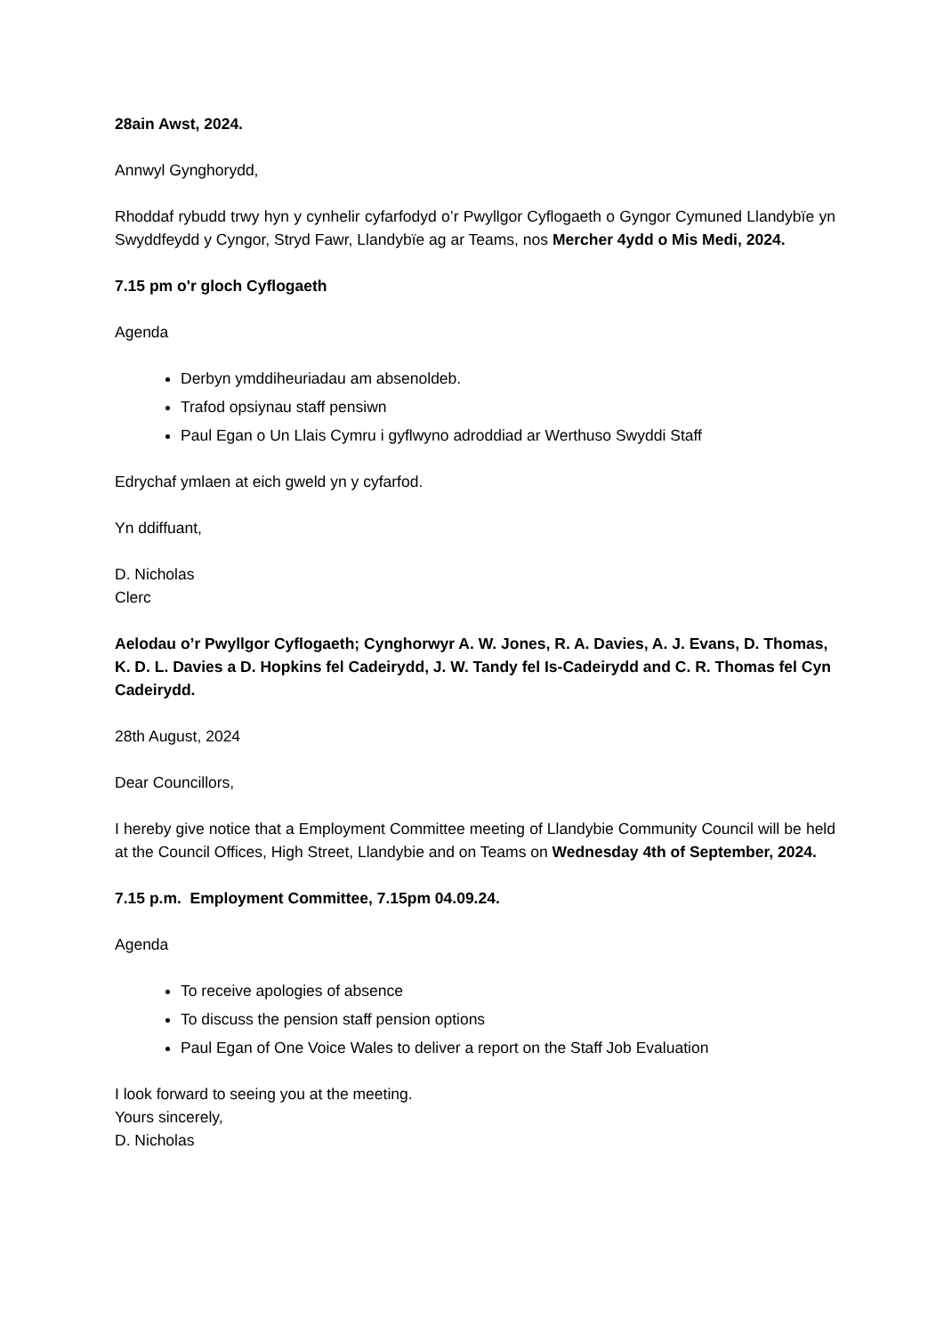28ain Awst, 2024.
Annwyl Gynghorydd,
Rhoddaf rybudd trwy hyn y cynhelir cyfarfodyd o’r Pwyllgor Cyflogaeth o Gyngor Cymuned Llandybïe yn Swyddfeydd y Cyngor, Stryd Fawr, Llandybïe ag ar Teams, nos Mercher 4ydd o Mis Medi, 2024.
7.15 pm o'r gloch Cyflogaeth
Agenda
Derbyn ymddiheuriadau am absenoldeb.
Trafod opsiynau staff pensiwn
Paul Egan o Un Llais Cymru i gyflwyno adroddiad ar Werthuso Swyddi Staff
Edrychaf ymlaen at eich gweld yn y cyfarfod.
Yn ddiffuant,
D. Nicholas
Clerc
Aelodau o’r Pwyllgor Cyflogaeth; Cynghorwyr A. W. Jones, R. A. Davies, A. J. Evans, D. Thomas, K. D. L. Davies a D. Hopkins fel Cadeirydd, J. W. Tandy fel Is-Cadeirydd and C. R. Thomas fel Cyn Cadeirydd.
28th August, 2024
Dear Councillors,
I hereby give notice that a Employment Committee meeting of Llandybie Community Council will be held at the Council Offices, High Street, Llandybie and on Teams on Wednesday 4th of September, 2024.
7.15 p.m. Employment Committee, 7.15pm 04.09.24.
Agenda
To receive apologies of absence
To discuss the pension staff pension options
Paul Egan of One Voice Wales to deliver a report on the Staff Job Evaluation
I look forward to seeing you at the meeting.
Yours sincerely,
D. Nicholas